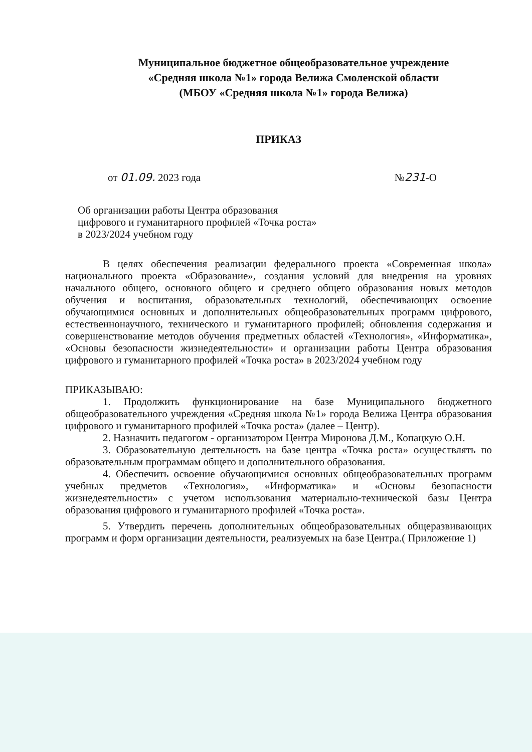Муниципальное бюджетное общеобразовательное учреждение
«Средняя школа №1» города Велижа Смоленской области
(МБОУ «Средняя школа №1» города Велижа)
ПРИКАЗ
от 01.09. 2023 года №231-О
Об организации работы Центра образования
цифрового и гуманитарного профилей «Точка роста»
в 2023/2024 учебном году
В целях обеспечения реализации федерального проекта «Современная школа» национального проекта «Образование», создания условий для внедрения на уровнях начального общего, основного общего и среднего общего образования новых методов обучения и воспитания, образовательных технологий, обеспечивающих освоение обучающимися основных и дополнительных общеобразовательных программ цифрового, естественнонаучного, технического и гуманитарного профилей; обновления содержания и совершенствование методов обучения предметных областей «Технология», «Информатика», «Основы безопасности жизнедеятельности» и организации работы Центра образования цифрового и гуманитарного профилей «Точка роста» в 2023/2024 учебном году
ПРИКАЗЫВАЮ:
1. Продолжить функционирование на базе Муниципального бюджетного общеобразовательного учреждения «Средняя школа №1» города Велижа Центра образования цифрового и гуманитарного профилей «Точка роста» (далее – Центр).
2. Назначить педагогом - организатором Центра Миронова Д.М., Копацкую О.Н.
3. Образовательную деятельность на базе центра «Точка роста» осуществлять по образовательным программам общего и дополнительного образования.
4. Обеспечить освоение обучающимися основных общеобразовательных программ учебных предметов «Технология», «Информатика» и «Основы безопасности жизнедеятельности» с учетом использования материально-технической базы Центра образования цифрового и гуманитарного профилей «Точка роста».
5. Утвердить перечень дополнительных общеобразовательных общеразвивающих программ и форм организации деятельности, реализуемых на базе Центра.( Приложение 1)